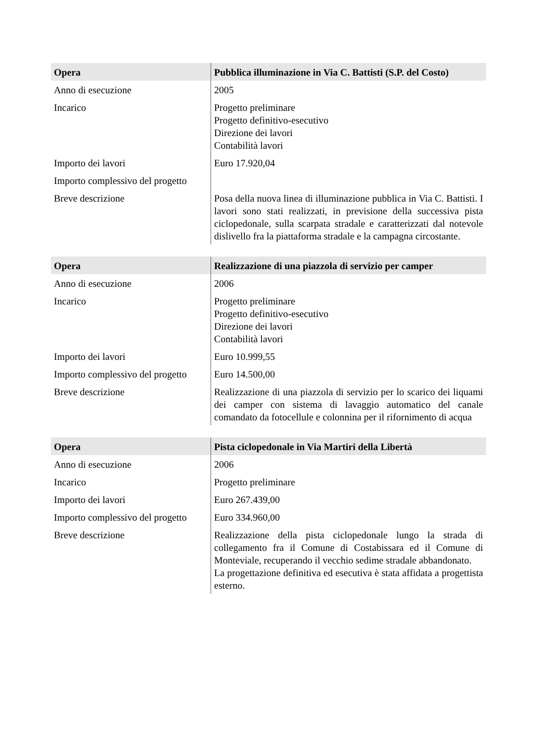| Opera | Pubblica illuminazione in Via C. Battisti (S.P. del Costo) |
| --- | --- |
| Anno di esecuzione | 2005 |
| Incarico | Progetto preliminare Progetto definitivo-esecutivo Direzione dei lavori Contabilità lavori |
| Importo dei lavori | Euro 17.920,04 |
| Importo complessivo del progetto | |
| Breve descrizione | Posa della nuova linea di illuminazione pubblica in Via C. Battisti. I lavori sono stati realizzati, in previsione della successiva pista ciclopedonale, sulla scarpata stradale e caratterizzati dal notevole dislivello fra la piattaforma stradale e la campagna circostante. |
| Opera | Realizzazione di una piazzola di servizio per camper |
| --- | --- |
| Anno di esecuzione | 2006 |
| Incarico | Progetto preliminare Progetto definitivo-esecutivo Direzione dei lavori Contabilità lavori |
| Importo dei lavori | Euro 10.999,55 |
| Importo complessivo del progetto | Euro 14.500,00 |
| Breve descrizione | Realizzazione di una piazzola di servizio per lo scarico dei liquami dei camper con sistema di lavaggio automatico del canale comandato da fotocellule e colonnina per il rifornimento di acqua |
| Opera | Pista ciclopedonale in Via Martiri della Libertà |
| --- | --- |
| Anno di esecuzione | 2006 |
| Incarico | Progetto preliminare |
| Importo dei lavori | Euro 267.439,00 |
| Importo complessivo del progetto | Euro 334.960,00 |
| Breve descrizione | Realizzazione della pista ciclopedonale lungo la strada di collegamento fra il Comune di Costabissara ed il Comune di Monteviale, recuperando il vecchio sedime stradale abbandonato. La progettazione definitiva ed esecutiva è stata affidata a progettista esterno. |